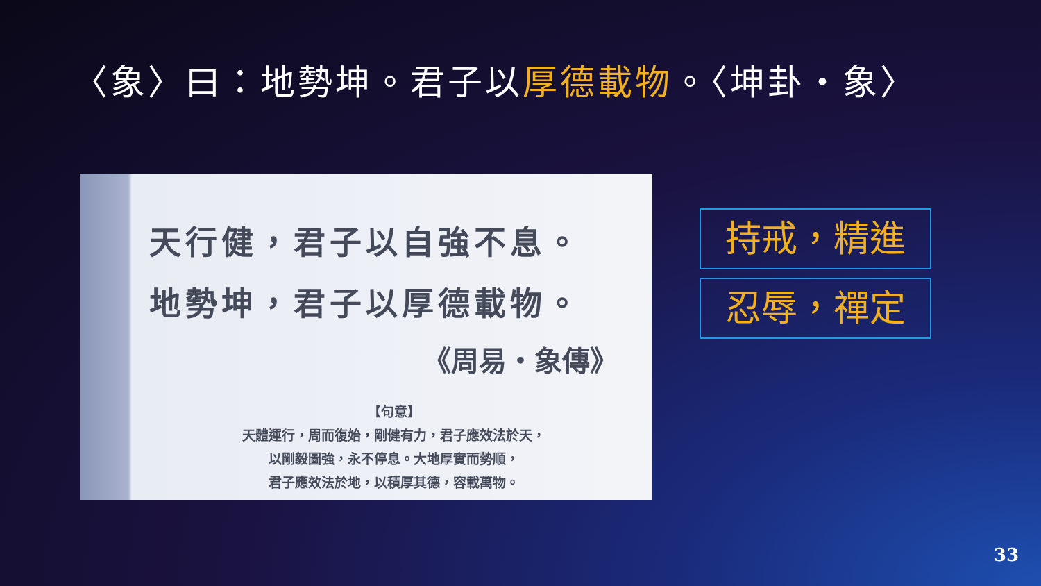〈象〉曰：地勢坤。君子以厚德載物。〈坤卦‧象〉
天行健，君子以自強不息。
地勢坤，君子以厚德載物。
《周易‧象傳》
【句意】
天體運行，周而復始，剛健有力，君子應效法於天，
以剛毅圖強，永不停息。大地厚實而勢順，
君子應效法於地，以積厚其德，容載萬物。
持戒，精進
忍辱，禪定
33